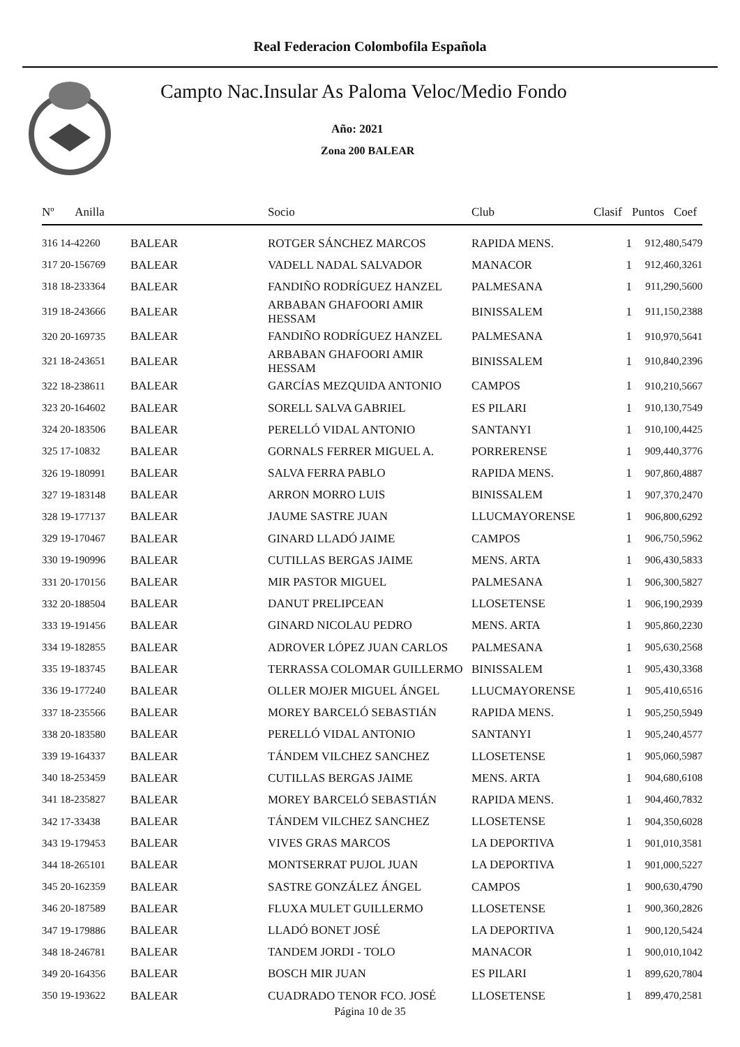Real Federacion Colombofila Española
Campto Nac.Insular As Paloma Veloc/Medio Fondo
Año: 2021
Zona 200 BALEAR
| Nº Anilla | | Socio | Club | Clasif | Puntos | Coef |
| --- | --- | --- | --- | --- | --- | --- |
| 316 14-42260 | BALEAR | ROTGER SÁNCHEZ MARCOS | RAPIDA MENS. | 1 | 912,48 | 0,5479 |
| 317 20-156769 | BALEAR | VADELL NADAL SALVADOR | MANACOR | 1 | 912,46 | 0,3261 |
| 318 18-233364 | BALEAR | FANDIÑO RODRÍGUEZ HANZEL | PALMESANA | 1 | 911,29 | 0,5600 |
| 319 18-243666 | BALEAR | ARBABAN GHAFOORI AMIR HESSAM | BINISSALEM | 1 | 911,15 | 0,2388 |
| 320 20-169735 | BALEAR | FANDIÑO RODRÍGUEZ HANZEL | PALMESANA | 1 | 910,97 | 0,5641 |
| 321 18-243651 | BALEAR | ARBABAN GHAFOORI AMIR HESSAM | BINISSALEM | 1 | 910,84 | 0,2396 |
| 322 18-238611 | BALEAR | GARCÍAS MEZQUIDA ANTONIO | CAMPOS | 1 | 910,21 | 0,5667 |
| 323 20-164602 | BALEAR | SORELL SALVA GABRIEL | ES PILARI | 1 | 910,13 | 0,7549 |
| 324 20-183506 | BALEAR | PERELLÓ VIDAL ANTONIO | SANTANYI | 1 | 910,10 | 0,4425 |
| 325 17-10832 | BALEAR | GORNALS FERRER MIGUEL A. | PORRERENSE | 1 | 909,44 | 0,3776 |
| 326 19-180991 | BALEAR | SALVA FERRA PABLO | RAPIDA MENS. | 1 | 907,86 | 0,4887 |
| 327 19-183148 | BALEAR | ARRON MORRO LUIS | BINISSALEM | 1 | 907,37 | 0,2470 |
| 328 19-177137 | BALEAR | JAUME SASTRE JUAN | LLUCMAYORENSE | 1 | 906,80 | 0,6292 |
| 329 19-170467 | BALEAR | GINARD LLADÓ JAIME | CAMPOS | 1 | 906,75 | 0,5962 |
| 330 19-190996 | BALEAR | CUTILLAS BERGAS JAIME | MENS. ARTA | 1 | 906,43 | 0,5833 |
| 331 20-170156 | BALEAR | MIR PASTOR MIGUEL | PALMESANA | 1 | 906,30 | 0,5827 |
| 332 20-188504 | BALEAR | DANUT PRELIPCEAN | LLOSETENSE | 1 | 906,19 | 0,2939 |
| 333 19-191456 | BALEAR | GINARD NICOLAU PEDRO | MENS. ARTA | 1 | 905,86 | 0,2230 |
| 334 19-182855 | BALEAR | ADROVER LÓPEZ JUAN CARLOS | PALMESANA | 1 | 905,63 | 0,2568 |
| 335 19-183745 | BALEAR | TERRASSA COLOMAR GUILLERMO | BINISSALEM | 1 | 905,43 | 0,3368 |
| 336 19-177240 | BALEAR | OLLER MOJER MIGUEL ÁNGEL | LLUCMAYORENSE | 1 | 905,41 | 0,6516 |
| 337 18-235566 | BALEAR | MOREY BARCELÓ SEBASTIÁN | RAPIDA MENS. | 1 | 905,25 | 0,5949 |
| 338 20-183580 | BALEAR | PERELLÓ VIDAL ANTONIO | SANTANYI | 1 | 905,24 | 0,4577 |
| 339 19-164337 | BALEAR | TÁNDEM VILCHEZ SANCHEZ | LLOSETENSE | 1 | 905,06 | 0,5987 |
| 340 18-253459 | BALEAR | CUTILLAS BERGAS JAIME | MENS. ARTA | 1 | 904,68 | 0,6108 |
| 341 18-235827 | BALEAR | MOREY BARCELÓ SEBASTIÁN | RAPIDA MENS. | 1 | 904,46 | 0,7832 |
| 342 17-33438 | BALEAR | TÁNDEM VILCHEZ SANCHEZ | LLOSETENSE | 1 | 904,35 | 0,6028 |
| 343 19-179453 | BALEAR | VIVES GRAS MARCOS | LA DEPORTIVA | 1 | 901,01 | 0,3581 |
| 344 18-265101 | BALEAR | MONTSERRAT PUJOL JUAN | LA DEPORTIVA | 1 | 901,00 | 0,5227 |
| 345 20-162359 | BALEAR | SASTRE GONZÁLEZ ÁNGEL | CAMPOS | 1 | 900,63 | 0,4790 |
| 346 20-187589 | BALEAR | FLUXA MULET GUILLERMO | LLOSETENSE | 1 | 900,36 | 0,2826 |
| 347 19-179886 | BALEAR | LLADÓ BONET JOSÉ | LA DEPORTIVA | 1 | 900,12 | 0,5424 |
| 348 18-246781 | BALEAR | TANDEM JORDI - TOLO | MANACOR | 1 | 900,01 | 0,1042 |
| 349 20-164356 | BALEAR | BOSCH MIR JUAN | ES PILARI | 1 | 899,62 | 0,7804 |
| 350 19-193622 | BALEAR | CUADRADO TENOR FCO. JOSÉ | LLOSETENSE | 1 | 899,47 | 0,2581 |
Página 10 de 35